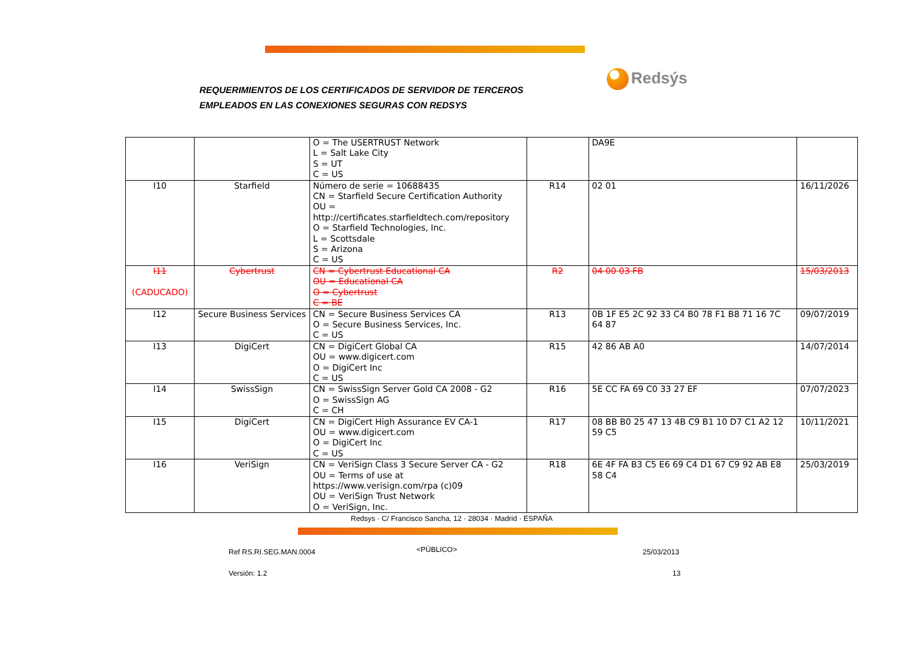REQUERIMIENTOS DE LOS CERTIFICADOS DE SERVIDOR DE TERCEROS
EMPLEADOS EN LAS CONEXIONES SEGURAS CON REDSYS
Redsýs
| | | O = The USERTRUST Network L = Salt Lake City S = UT C = US | | DA9E | |
| I10 | Starfield | Número de serie = 10688435 CN = Starfield Secure Certification Authority OU = http://certificates.starfieldtech.com/repository O = Starfield Technologies, Inc. L = Scottsdale S = Arizona C = US | R14 | 02 01 | 16/11/2026 |
| I11 (CADUCADO) | Cybertrust | CN = Cybertrust Educational CA OU = Educational CA O = Cybertrust C = BE | R2 | 04 00 03 FB | 15/03/2013 |
| I12 | Secure Business Services | CN = Secure Business Services CA O = Secure Business Services, Inc. C = US | R13 | 0B 1F E5 2C 92 33 C4 B0 78 F1 B8 71 16 7C 64 87 | 09/07/2019 |
| I13 | DigiCert | CN = DigiCert Global CA OU = www.digicert.com O = DigiCert Inc C = US | R15 | 42 86 AB A0 | 14/07/2014 |
| I14 | SwissSign | CN = SwissSign Server Gold CA 2008 - G2 O = SwissSign AG C = CH | R16 | 5E CC FA 69 C0 33 27 EF | 07/07/2023 |
| I15 | DigiCert | CN = DigiCert High Assurance EV CA-1 OU = www.digicert.com O = DigiCert Inc C = US | R17 | 08 BB B0 25 47 13 4B C9 B1 10 D7 C1 A2 12 59 C5 | 10/11/2021 |
| I16 | VeriSign | CN = VeriSign Class 3 Secure Server CA - G2 OU = Terms of use at https://www.verisign.com/rpa (c)09 OU = VeriSign Trust Network O = VeriSign, Inc. | R18 | 6E 4F FA B3 C5 E6 69 C4 D1 67 C9 92 AB E8 58 C4 | 25/03/2019 |
Redsys · C/ Francisco Sancha, 12 · 28034 · Madrid · ESPAÑA
Ref RS.RI.SEG.MAN.0004 <PÚBLICO> 25/03/2013
Versión: 1.2 13